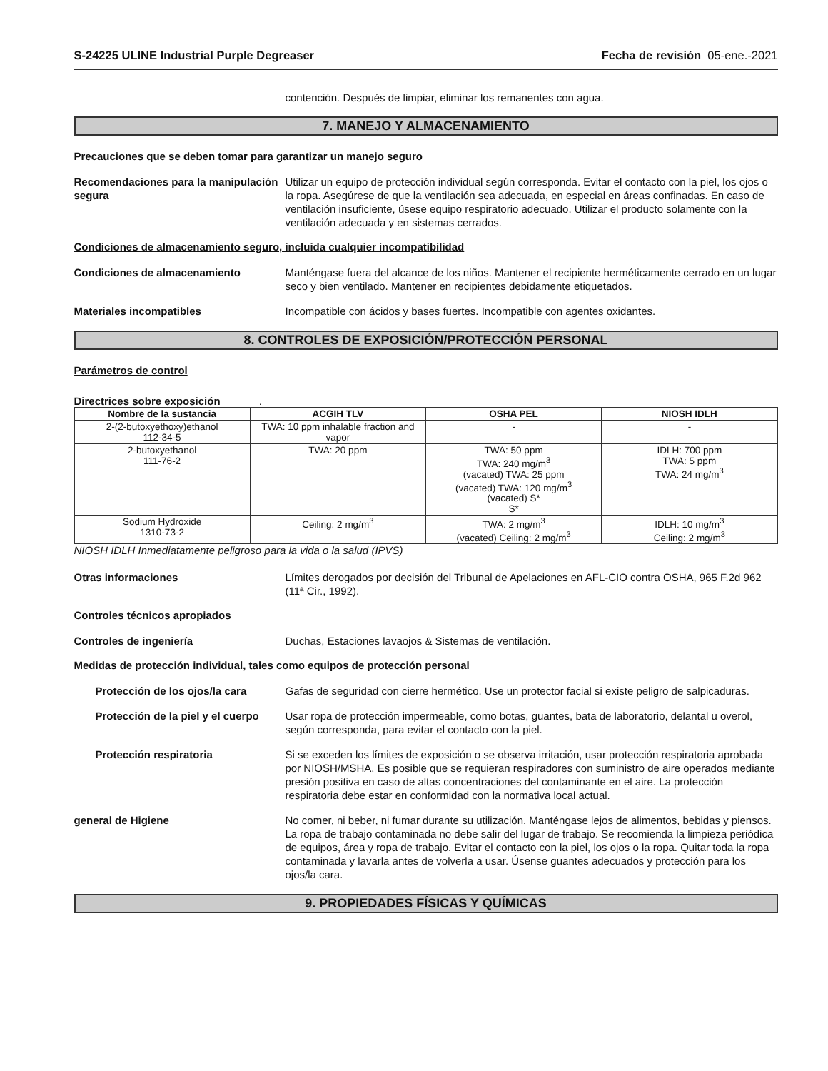S-24225 ULINE Industrial Purple Degreaser Fecha de revisión 05-ene.-2021
contención. Después de limpiar, eliminar los remanentes con agua.
7. MANEJO Y ALMACENAMIENTO
Precauciones que se deben tomar para garantizar un manejo seguro
Recomendaciones para la manipulación segura
Utilizar un equipo de protección individual según corresponda. Evitar el contacto con la piel, los ojos o la ropa. Asegúrese de que la ventilación sea adecuada, en especial en áreas confinadas. En caso de ventilación insuficiente, úsese equipo respiratorio adecuado. Utilizar el producto solamente con la ventilación adecuada y en sistemas cerrados.
Condiciones de almacenamiento seguro, incluida cualquier incompatibilidad
Condiciones de almacenamiento Manténgase fuera del alcance de los niños. Mantener el recipiente herméticamente cerrado en un lugar seco y bien ventilado. Mantener en recipientes debidamente etiquetados.
Materiales incompatibles Incompatible con ácidos y bases fuertes. Incompatible con agentes oxidantes.
8. CONTROLES DE EXPOSICIÓN/PROTECCIÓN PERSONAL
Parámetros de control
Directrices sobre exposición .
| Nombre de la sustancia | ACGIH TLV | OSHA PEL | NIOSH IDLH |
| --- | --- | --- | --- |
| 2-(2-butoxyethoxy)ethanol 112-34-5 | TWA: 10 ppm inhalable fraction and vapor | - | - |
| 2-butoxyethanol 111-76-2 | TWA: 20 ppm | TWA: 50 ppm TWA: 240 mg/m<sup>3</sup> (vacated) TWA: 25 ppm (vacated) TWA: 120 mg/m<sup>3</sup> (vacated) S* S* | IDLH: 700 ppm TWA: 5 ppm TWA: 24 mg/m<sup>3</sup> |
| Sodium Hydroxide 1310-73-2 | Ceiling: 2 mg/m<sup>3</sup> | TWA: 2 mg/m<sup>3</sup> (vacated) Ceiling: 2 mg/m<sup>3</sup> | IDLH: 10 mg/m<sup>3</sup> Ceiling: 2 mg/m<sup>3</sup> |
NIOSH IDLH Inmediatamente peligroso para la vida o la salud (IPVS)
Otras informaciones Límites derogados por decisión del Tribunal de Apelaciones en AFL-CIO contra OSHA, 965 F.2d 962 (11ª Cir., 1992).
Controles técnicos apropiados
Controles de ingeniería Duchas, Estaciones lavaojos & Sistemas de ventilación.
Medidas de protección individual, tales como equipos de protección personal
Protección de los ojos/la cara
Gafas de seguridad con cierre hermético. Use un protector facial si existe peligro de salpicaduras.
Protección de la piel y el cuerpo
Usar ropa de protección impermeable, como botas, guantes, bata de laboratorio, delantal u overol, según corresponda, para evitar el contacto con la piel.
Protección respiratoria Si se exceden los límites de exposición o se observa irritación, usar protección respiratoria aprobada por NIOSH/MSHA. Es posible que se requieran respiradores con suministro de aire operados mediante presión positiva en caso de altas concentraciones del contaminante en el aire. La protección respiratoria debe estar en conformidad con la normativa local actual.
general de Higiene No comer, ni beber, ni fumar durante su utilización. Manténgase lejos de alimentos, bebidas y piensos. La ropa de trabajo contaminada no debe salir del lugar de trabajo. Se recomienda la limpieza periódica de equipos, área y ropa de trabajo. Evitar el contacto con la piel, los ojos o la ropa. Quitar toda la ropa contaminada y lavarla antes de volverla a usar. Úsense guantes adecuados y protección para los ojos/la cara.
9. PROPIEDADES FÍSICAS Y QUÍMICAS